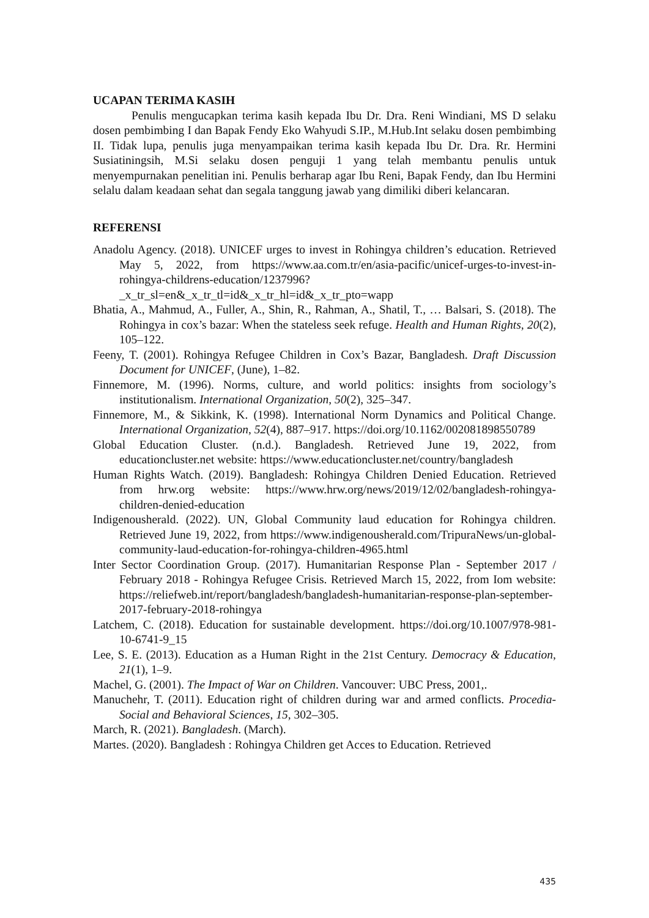UCAPAN TERIMA KASIH
Penulis mengucapkan terima kasih kepada Ibu Dr. Dra. Reni Windiani, MS D selaku dosen pembimbing I dan Bapak Fendy Eko Wahyudi S.IP., M.Hub.Int selaku dosen pembimbing II. Tidak lupa, penulis juga menyampaikan terima kasih kepada Ibu Dr. Dra. Rr. Hermini Susiatiningsih, M.Si selaku dosen penguji 1 yang telah membantu penulis untuk menyempurnakan penelitian ini. Penulis berharap agar Ibu Reni, Bapak Fendy, dan Ibu Hermini selalu dalam keadaan sehat dan segala tanggung jawab yang dimiliki diberi kelancaran.
REFERENSI
Anadolu Agency. (2018). UNICEF urges to invest in Rohingya children’s education. Retrieved May 5, 2022, from https://www.aa.com.tr/en/asia-pacific/unicef-urges-to-invest-in-rohingya-childrens-education/1237996?_x_tr_sl=en&_x_tr_tl=id&_x_tr_hl=id&_x_tr_pto=wapp
Bhatia, A., Mahmud, A., Fuller, A., Shin, R., Rahman, A., Shatil, T., … Balsari, S. (2018). The Rohingya in cox’s bazar: When the stateless seek refuge. Health and Human Rights, 20(2), 105–122.
Feeny, T. (2001). Rohingya Refugee Children in Cox’s Bazar, Bangladesh. Draft Discussion Document for UNICEF, (June), 1–82.
Finnemore, M. (1996). Norms, culture, and world politics: insights from sociology’s institutionalism. International Organization, 50(2), 325–347.
Finnemore, M., & Sikkink, K. (1998). International Norm Dynamics and Political Change. International Organization, 52(4), 887–917. https://doi.org/10.1162/002081898550789
Global Education Cluster. (n.d.). Bangladesh. Retrieved June 19, 2022, from educationcluster.net website: https://www.educationcluster.net/country/bangladesh
Human Rights Watch. (2019). Bangladesh: Rohingya Children Denied Education. Retrieved from hrw.org website: https://www.hrw.org/news/2019/12/02/bangladesh-rohingya-children-denied-education
Indigenousherald. (2022). UN, Global Community laud education for Rohingya children. Retrieved June 19, 2022, from https://www.indigenousherald.com/TripuraNews/un-global-community-laud-education-for-rohingya-children-4965.html
Inter Sector Coordination Group. (2017). Humanitarian Response Plan - September 2017 / February 2018 - Rohingya Refugee Crisis. Retrieved March 15, 2022, from Iom website: https://reliefweb.int/report/bangladesh/bangladesh-humanitarian-response-plan-september-2017-february-2018-rohingya
Latchem, C. (2018). Education for sustainable development. https://doi.org/10.1007/978-981-10-6741-9_15
Lee, S. E. (2013). Education as a Human Right in the 21st Century. Democracy & Education, 21(1), 1–9.
Machel, G. (2001). The Impact of War on Children. Vancouver: UBC Press, 2001,.
Manuchehr, T. (2011). Education right of children during war and armed conflicts. Procedia-Social and Behavioral Sciences, 15, 302–305.
March, R. (2021). Bangladesh. (March).
Martes. (2020). Bangladesh : Rohingya Children get Acces to Education. Retrieved
435